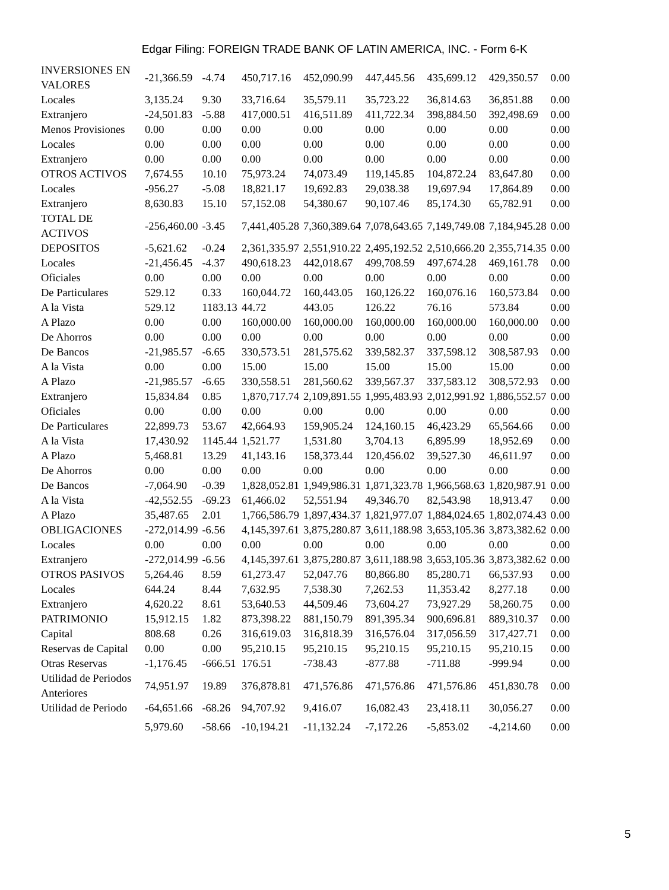Edgar Filing: FOREIGN TRADE BANK OF LATIN AMERICA, INC. - Form 6-K
| INVERSIONES EN VALORES | -21,366.59 | -4.74 | 450,717.16 | 452,090.99 | 447,445.56 | 435,699.12 | 429,350.57 | 0.00 |
| Locales | 3,135.24 | 9.30 | 33,716.64 | 35,579.11 | 35,723.22 | 36,814.63 | 36,851.88 | 0.00 |
| Extranjero | -24,501.83 | -5.88 | 417,000.51 | 416,511.89 | 411,722.34 | 398,884.50 | 392,498.69 | 0.00 |
| Menos Provisiones | 0.00 | 0.00 | 0.00 | 0.00 | 0.00 | 0.00 | 0.00 | 0.00 |
| Locales | 0.00 | 0.00 | 0.00 | 0.00 | 0.00 | 0.00 | 0.00 | 0.00 |
| Extranjero | 0.00 | 0.00 | 0.00 | 0.00 | 0.00 | 0.00 | 0.00 | 0.00 |
| OTROS ACTIVOS | 7,674.55 | 10.10 | 75,973.24 | 74,073.49 | 119,145.85 | 104,872.24 | 83,647.80 | 0.00 |
| Locales | -956.27 | -5.08 | 18,821.17 | 19,692.83 | 29,038.38 | 19,697.94 | 17,864.89 | 0.00 |
| Extranjero | 8,630.83 | 15.10 | 57,152.08 | 54,380.67 | 90,107.46 | 85,174.30 | 65,782.91 | 0.00 |
| TOTAL DE ACTIVOS | -256,460.00 | -3.45 | 7,441,405.28 | 7,360,389.64 | 7,078,643.65 | 7,149,749.08 | 7,184,945.28 | 0.00 |
| DEPOSITOS | -5,621.62 | -0.24 | 2,361,335.97 | 2,551,910.22 | 2,495,192.52 | 2,510,666.20 | 2,355,714.35 | 0.00 |
| Locales | -21,456.45 | -4.37 | 490,618.23 | 442,018.67 | 499,708.59 | 497,674.28 | 469,161.78 | 0.00 |
| Oficiales | 0.00 | 0.00 | 0.00 | 0.00 | 0.00 | 0.00 | 0.00 | 0.00 |
| De Particulares | 529.12 | 0.33 | 160,044.72 | 160,443.05 | 160,126.22 | 160,076.16 | 160,573.84 | 0.00 |
| A la Vista | 529.12 | 1183.13 | 44.72 | 443.05 | 126.22 | 76.16 | 573.84 | 0.00 |
| A Plazo | 0.00 | 0.00 | 160,000.00 | 160,000.00 | 160,000.00 | 160,000.00 | 160,000.00 | 0.00 |
| De Ahorros | 0.00 | 0.00 | 0.00 | 0.00 | 0.00 | 0.00 | 0.00 | 0.00 |
| De Bancos | -21,985.57 | -6.65 | 330,573.51 | 281,575.62 | 339,582.37 | 337,598.12 | 308,587.93 | 0.00 |
| A la Vista | 0.00 | 0.00 | 15.00 | 15.00 | 15.00 | 15.00 | 15.00 | 0.00 |
| A Plazo | -21,985.57 | -6.65 | 330,558.51 | 281,560.62 | 339,567.37 | 337,583.12 | 308,572.93 | 0.00 |
| Extranjero | 15,834.84 | 0.85 | 1,870,717.74 | 2,109,891.55 | 1,995,483.93 | 2,012,991.92 | 1,886,552.57 | 0.00 |
| Oficiales | 0.00 | 0.00 | 0.00 | 0.00 | 0.00 | 0.00 | 0.00 | 0.00 |
| De Particulares | 22,899.73 | 53.67 | 42,664.93 | 159,905.24 | 124,160.15 | 46,423.29 | 65,564.66 | 0.00 |
| A la Vista | 17,430.92 | 1145.44 | 1,521.77 | 1,531.80 | 3,704.13 | 6,895.99 | 18,952.69 | 0.00 |
| A Plazo | 5,468.81 | 13.29 | 41,143.16 | 158,373.44 | 120,456.02 | 39,527.30 | 46,611.97 | 0.00 |
| De Ahorros | 0.00 | 0.00 | 0.00 | 0.00 | 0.00 | 0.00 | 0.00 | 0.00 |
| De Bancos | -7,064.90 | -0.39 | 1,828,052.81 | 1,949,986.31 | 1,871,323.78 | 1,966,568.63 | 1,820,987.91 | 0.00 |
| A la Vista | -42,552.55 | -69.23 | 61,466.02 | 52,551.94 | 49,346.70 | 82,543.98 | 18,913.47 | 0.00 |
| A Plazo | 35,487.65 | 2.01 | 1,766,586.79 | 1,897,434.37 | 1,821,977.07 | 1,884,024.65 | 1,802,074.43 | 0.00 |
| OBLIGACIONES | -272,014.99 | -6.56 | 4,145,397.61 | 3,875,280.87 | 3,611,188.98 | 3,653,105.36 | 3,873,382.62 | 0.00 |
| Locales | 0.00 | 0.00 | 0.00 | 0.00 | 0.00 | 0.00 | 0.00 | 0.00 |
| Extranjero | -272,014.99 | -6.56 | 4,145,397.61 | 3,875,280.87 | 3,611,188.98 | 3,653,105.36 | 3,873,382.62 | 0.00 |
| OTROS PASIVOS | 5,264.46 | 8.59 | 61,273.47 | 52,047.76 | 80,866.80 | 85,280.71 | 66,537.93 | 0.00 |
| Locales | 644.24 | 8.44 | 7,632.95 | 7,538.30 | 7,262.53 | 11,353.42 | 8,277.18 | 0.00 |
| Extranjero | 4,620.22 | 8.61 | 53,640.53 | 44,509.46 | 73,604.27 | 73,927.29 | 58,260.75 | 0.00 |
| PATRIMONIO | 15,912.15 | 1.82 | 873,398.22 | 881,150.79 | 891,395.34 | 900,696.81 | 889,310.37 | 0.00 |
| Capital | 808.68 | 0.26 | 316,619.03 | 316,818.39 | 316,576.04 | 317,056.59 | 317,427.71 | 0.00 |
| Reservas de Capital | 0.00 | 0.00 | 95,210.15 | 95,210.15 | 95,210.15 | 95,210.15 | 95,210.15 | 0.00 |
| Otras Reservas | -1,176.45 | -666.51 | 176.51 | -738.43 | -877.88 | -711.88 | -999.94 | 0.00 |
| Utilidad de Periodos Anteriores | 74,951.97 | 19.89 | 376,878.81 | 471,576.86 | 471,576.86 | 471,576.86 | 451,830.78 | 0.00 |
| Utilidad de Periodo | -64,651.66 | -68.26 | 94,707.92 | 9,416.07 | 16,082.43 | 23,418.11 | 30,056.27 | 0.00 |
| | 5,979.60 | -58.66 | -10,194.21 | -11,132.24 | -7,172.26 | -5,853.02 | -4,214.60 | 0.00 |
5